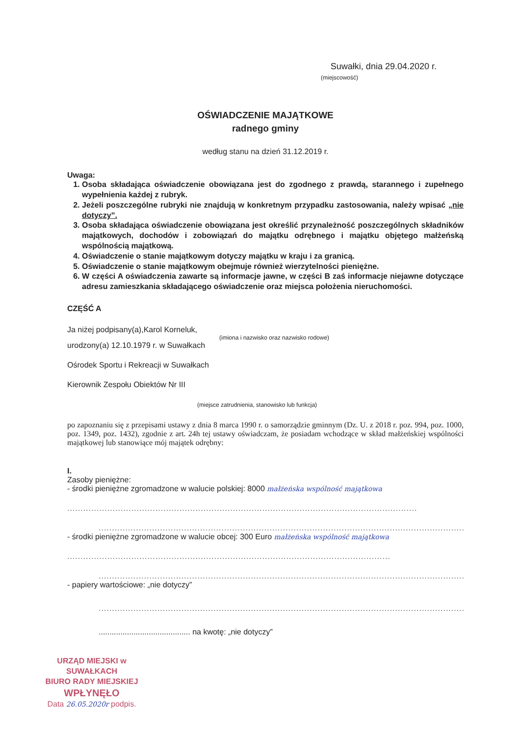Suwałki, dnia 29.04.2020 r.
(miejscowość)
OŚWIADCZENIE MAJĄTKOWE
radnego gminy
według stanu na dzień 31.12.2019 r.
Uwaga:
1. Osoba składająca oświadczenie obowiązana jest do zgodnego z prawdą, starannego i zupełnego wypełnienia każdej z rubryk.
2. Jeżeli poszczególne rubryki nie znajdują w konkretnym przypadku zastosowania, należy wpisać „nie dotyczy”.
3. Osoba składająca oświadczenie obowiązana jest określić przynależność poszczególnych składników majątkowych, dochodów i zobowiązań do majątku odrębnego i majątku objętego małżeńską wspólnością majątkową.
4. Oświadczenie o stanie majątkowym dotyczy majątku w kraju i za granicą.
5. Oświadczenie o stanie majątkowym obejmuje również wierzytelności pieniężne.
6. W części A oświadczenia zawarte są informacje jawne, w części B zaś informacje niejawne dotyczące adresu zamieszkania składającego oświadczenie oraz miejsca położenia nieruchomości.
CZĘŚĆ A
Ja niżej podpisany(a),Karol Korneluk,
(imiona i nazwisko oraz nazwisko rodowe)
urodzony(a) 12.10.1979 r. w Suwałkach
Ośrodek Sportu i Rekreacji w Suwałkach
Kierownik Zespołu Obiektów Nr III
(miejsce zatrudnienia, stanowisko lub funkcja)
po zapoznaniu się z przepisami ustawy z dnia 8 marca 1990 r. o samorządzie gminnym (Dz. U. z 2018 r. poz. 994, poz. 1000, poz. 1349, poz. 1432), zgodnie z art. 24h tej ustawy oświadczam, że posiadam wchodzące w skład małżeńskiej wspólności majątkowej lub stanowiące mój majątek odrębny:
I.
Zasoby pieniężne:
- środki pieniężne zgromadzone w walucie polskiej: 8000 małżeńska wspólność majątkowa
...................................................................................................................................
...........................................................................................................................................
- środki pieniężne zgromadzone w walucie obcej: 300 Euro małżeńska wspólność majątkowa
.........................................................................................................................
.........................................................................................................................................
- papiery wartościowe: „nie dotyczy”
.........................................................................................................................................
.......................................... na kwotę: „nie dotyczy”
URZĄD MIEJSKI w SUWAŁKACH
BIURO RADY MIEJSKIEJ
WPŁYNĘŁO
Data 26.05.2020r podpis.